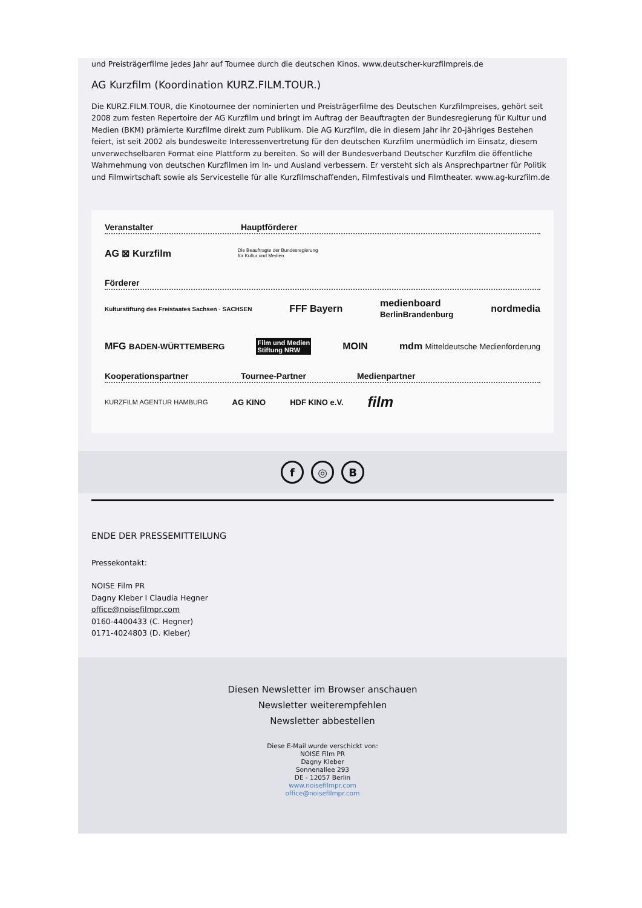und Preisträgerfilme jedes Jahr auf Tournee durch die deutschen Kinos. www.deutscher-kurzfilmpreis.de
AG Kurzfilm (Koordination KURZ.FILM.TOUR.)
Die KURZ.FILM.TOUR, die Kinotournee der nominierten und Preisträgerfilme des Deutschen Kurzfilmpreises, gehört seit 2008 zum festen Repertoire der AG Kurzfilm und bringt im Auftrag der Beauftragten der Bundesregierung für Kultur und Medien (BKM) prämierte Kurzfilme direkt zum Publikum. Die AG Kurzfilm, die in diesem Jahr ihr 20-jähriges Bestehen feiert, ist seit 2002 als bundesweite Interessenvertretung für den deutschen Kurzfilm unermüdlich im Einsatz, diesem unverwechselbaren Format eine Plattform zu bereiten. So will der Bundesverband Deutscher Kurzfilm die öffentliche Wahrnehmung von deutschen Kurzfilmen im In- und Ausland verbessern. Er versteht sich als Ansprechpartner für Politik und Filmwirtschaft sowie als Servicestelle für alle Kurzfilmschaffenden, Filmfestivals und Filmtheater. www.ag-kurzfilm.de
Veranstalter Hauptförderer
AG ⊠ Kurzfilm Die Beauftragte der Bundesregierung
für Kultur und Medien
Förderer
Kulturstiftung des Freistaates Sachsen · SACHSEN FFF Bayern medienboard
BerlinBrandenburg nordmedia
MFG BADEN-WÜRTTEMBERG Film und Medien
Stiftung NRW MOIN mdm Mitteldeutsche Medienförderung
Kooperationspartner Tournee-Partner Medienpartner
KURZFILM AGENTUR HAMBURG AG KINO HDF KINO e.V. film
f ◎ B
ENDE DER PRESSEMITTEILUNG
Pressekontakt:
NOISE Film PR
Dagny Kleber I Claudia Hegner
office@noisefilmpr.com
0160-4400433 (C. Hegner)
0171-4024803 (D. Kleber)
Diesen Newsletter im Browser anschauen
Newsletter weiterempfehlen
Newsletter abbestellen
Diese E-Mail wurde verschickt von:
NOISE Film PR
Dagny Kleber
Sonnenallee 293
DE - 12057 Berlin
www.noisefilmpr.com
office@noisefilmpr.com